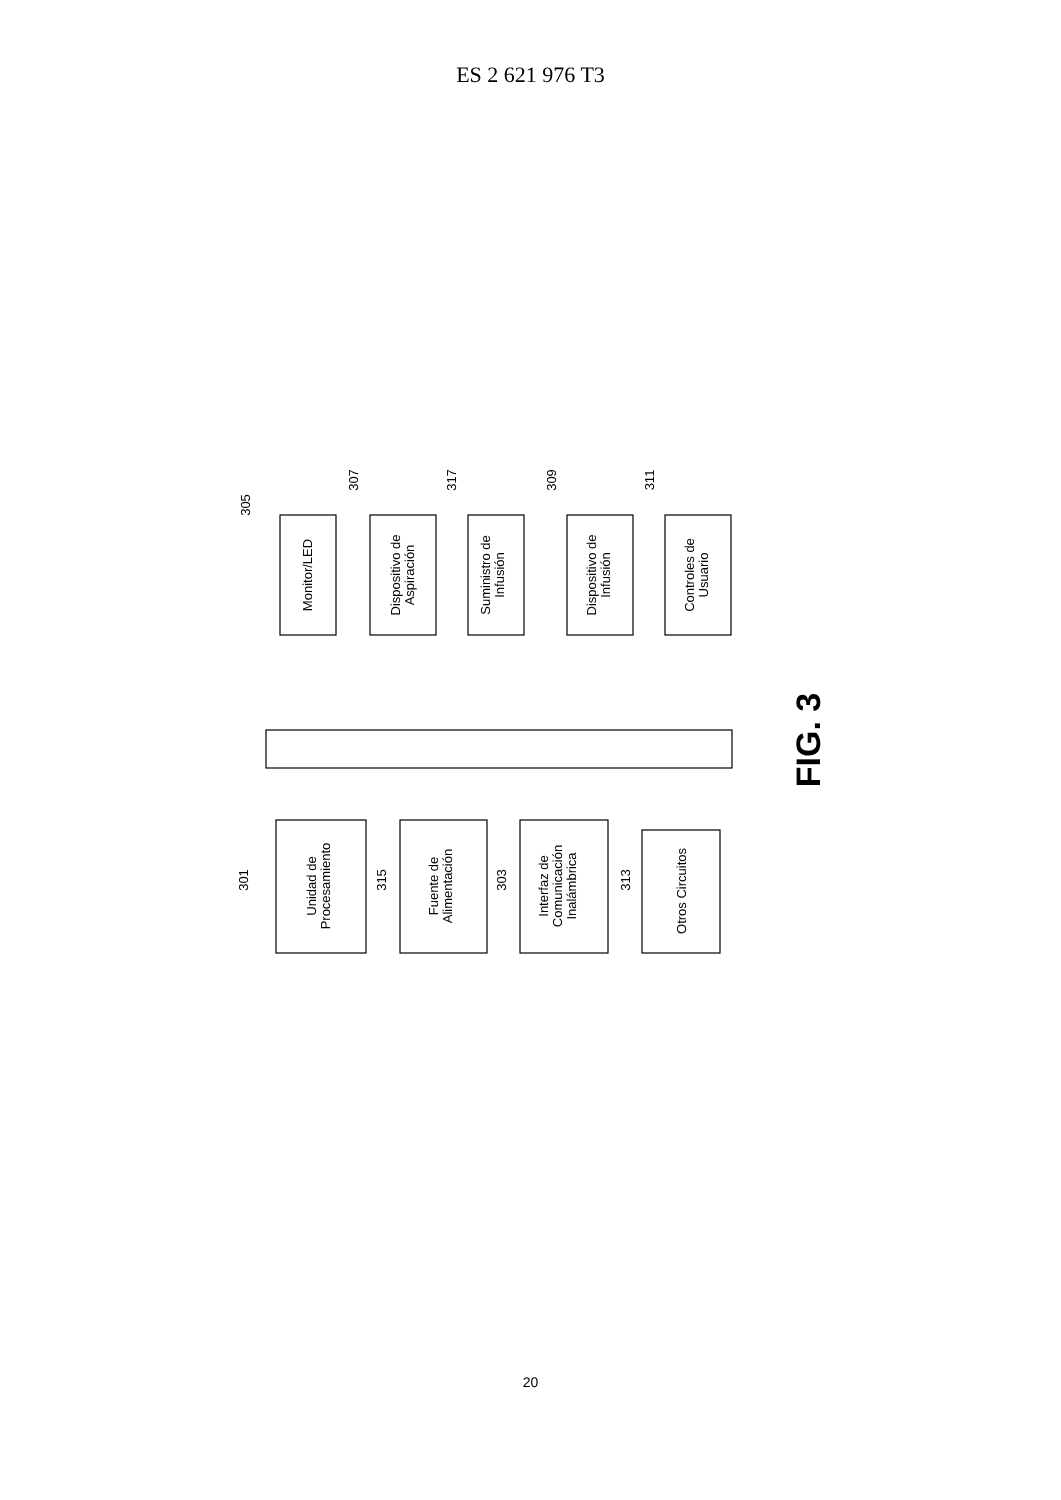ES 2 621 976 T3
Monitor/LED
Dispositivo de
Aspiración
Suministro de
Infusión
Dispositivo de
Infusión
Controles de
Usuario
Unidad de
Procesamiento
Fuente de
Alimentación
Interfaz de
Comunicación
Inalámbrica
Otros Circuitos
305
307
317
309
311
301
315
303
313
FIG. 3
20